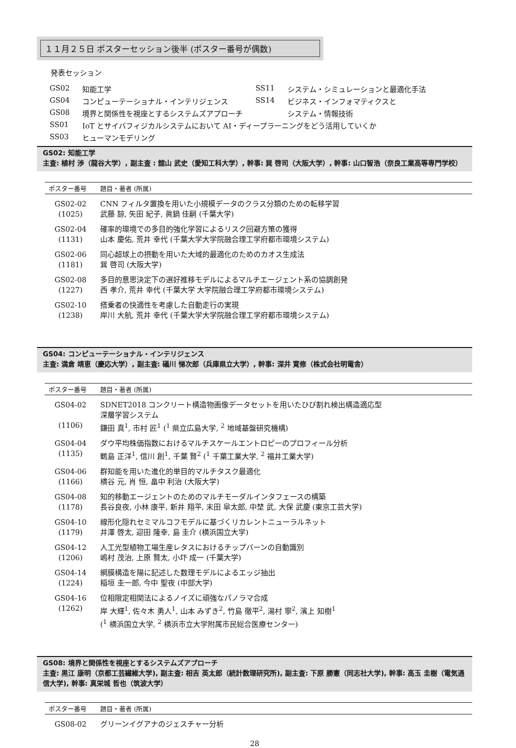１１月２５日 ポスターセッション後半 (ポスター番号が偶数)
発表セッション
| GS02 | 知能工学 | SS11 | システム・シミュレーションと最適化手法 |
| GS04 | コンピューテーショナル・インテリジェンス | SS14 | ビジネス・インフォマティクスと |
| GS08 | 境界と関係性を視座とするシステムズアプローチ | | システム・情報技術 |
| SS01 | IoT とサイバフィジカルシステムにおいて AI・ディープラーニングをどう活用していくか | | |
| SS03 | ヒューマンモデリング | | |
GS02: 知能工学
主査: 植村 渉（龍谷大学）, 副主査 : 舘山 武史（愛知工科大学）, 幹事: 巽 啓司（大阪大学）, 幹事: 山口智浩（奈良工業高等専門学校）
| ポスター番号 | 題目・著者 (所属) |
| --- | --- |
| GS02-02 (1025) | CNN フィルタ置換を用いた小規模データのクラス分類のための転移学習 武藤 諒, 矢田 紀子, 眞鍋 佳嗣 (千葉大学) |
| GS02-04 (1131) | 確率的環境での多目的強化学習によるリスク回避方策の獲得 山本 慶佑, 荒井 幸代 (千葉大学大学院融合理工学府都市環境システム) |
| GS02-06 (1181) | 同心超球上の摂動を用いた大域的最適化のためのカオス生成法 巽 啓司 (大阪大学) |
| GS02-08 (1227) | 多目的意思決定下の選好推移モデルによるマルチエージェント系の協調創発 西 孝介, 荒井 幸代 (千葉大学 大学院融合理工学府都市環境システム) |
| GS02-10 (1238) | 搭乗者の快適性を考慮した自動走行の実現 岸川 大航, 荒井 幸代 (千葉大学大学院融合理工学府都市環境システム) |
GS04: コンピューテーショナル・インテリジェンス
主査: 満倉 靖恵（慶応大学）, 副主査: 礒川 悌次郎（兵庫県立大学）, 幹事: 深井 寛修（株式会社明電舎）
| ポスター番号 | 題目・著者 (所属) |
| --- | --- |
| GS04-02 (1106) | SDNET2018 コンクリート構造物画像データセットを用いたひび割れ検出構造適応型 深層学習システム 鎌田 真<sup>1</sup>, 市村 匠<sup>1</sup> (<sup>1</sup> 県立広島大学, <sup>2</sup> 地域基盤研究機構) |
| GS04-04 (1135) | ダウ平均株価指数におけるマルチスケールエントロピーのプロフィール分析 鶴島 正洋<sup>1</sup>, 信川 創<sup>1</sup>, 千葉 賢<sup>2</sup> (<sup>1</sup> 千葉工業大学, <sup>2</sup> 福井工業大学) |
| GS04-06 (1166) | 群知能を用いた進化的単目的マルチタスク最適化 横谷 元, 肖 恒, 畠中 利治 (大阪大学) |
| GS04-08 (1178) | 知的移動エージェントのためのマルチモーダルインタフェースの構築 長谷良夜, 小林 康平, 新井 翔平, 末田 皐太郎, 中埜 武, 大保 武慶 (東京工芸大学) |
| GS04-10 (1179) | 線形化隠れセミマルコフモデルに基づくリカレントニューラルネット 井澤 啓太, 迎田 隆幸, 島 圭介 (横浜国立大学) |
| GS04-12 (1206) | 人工光型植物工場生産レタスにおけるチップバーンの自動識別 嶋村 茂治, 上原 賢太, 小圷 成一 (千葉大学) |
| GS04-14 (1224) | 網膜構造を陽に記述した数理モデルによるエッジ抽出 稲垣 圭一郎, 今中 聖夜 (中部大学) |
| GS04-16 (1262) | 位相限定相関法によるノイズに頑強なパノラマ合成 岸 大輝<sup>1</sup>, 佐々木 勇人<sup>1</sup>, 山本 みずき<sup>2</sup>, 竹島 徹平<sup>2</sup>, 湯村 寧<sup>2</sup>, 濱上 知樹<sup>1</sup> (<sup>1</sup> 横浜国立大学, <sup>2</sup> 横浜市立大学附属市民総合医療センター) |
GS08: 境界と関係性を視座とするシステムズアプローチ
主査: 黒江 康明（京都工芸繊維大学), 副主査: 相吉 英太郎（統計数理研究所), 副主査: 下原 勝憲（同志社大学), 幹事: 高玉 圭樹（電気通信大学), 幹事: 真栄城 哲也（筑波大学）
| ポスター番号 | 題目・著者 (所属) |
| --- | --- |
| GS08-02 | グリーンイグアナのジェスチャー分析 |
28